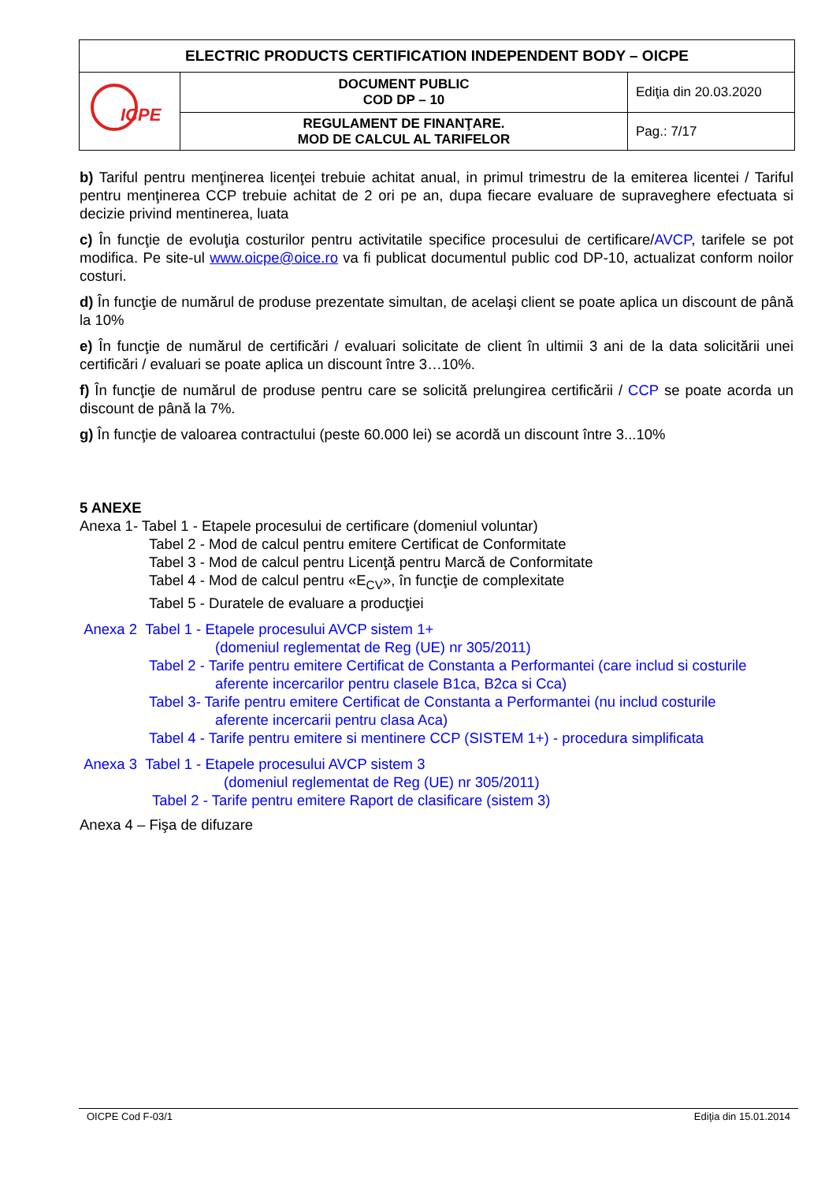| ELECTRIC PRODUCTS CERTIFICATION INDEPENDENT BODY – OICPE | | |
| ICPE | DOCUMENT PUBLIC COD DP – 10 | Ediţia din 20.03.2020 |
| | REGULAMENT DE FINANŢARE. MOD DE CALCUL AL TARIFELOR | Pag.: 7/17 |
b) Tariful pentru menţinerea licenţei trebuie achitat anual, in primul trimestru de la emiterea licentei / Tariful pentru menţinerea CCP trebuie achitat de 2 ori pe an, dupa fiecare evaluare de supraveghere efectuata si decizie privind mentinerea, luata
c) În funcţie de evoluţia costurilor pentru activitatile specifice procesului de certificare/AVCP, tarifele se pot modifica. Pe site-ul www.oicpe@oice.ro va fi publicat documentul public cod DP-10, actualizat conform noilor costuri.
d) În funcţie de numărul de produse prezentate simultan, de acelaşi client se poate aplica un discount de până la 10%
e) În funcţie de numărul de certificări / evaluari solicitate de client în ultimii 3 ani de la data solicitării unei certificări / evaluari se poate aplica un discount între 3…10%.
f) În funcţie de numărul de produse pentru care se solicită prelungirea certificării / CCP se poate acorda un discount de până la 7%.
g) În funcţie de valoarea contractului (peste 60.000 lei) se acordă un discount între 3...10%
5 ANEXE
Anexa 1- Tabel 1 - Etapele procesului de certificare (domeniul voluntar)
Tabel 2 - Mod de calcul pentru emitere Certificat de Conformitate
Tabel 3 - Mod de calcul pentru Licenţă pentru Marcă de Conformitate
Tabel 4 - Mod de calcul pentru «E<sub>CV</sub>», în funcţie de complexitate
Tabel 5 - Duratele de evaluare a producţiei
Anexa 2 Tabel 1 - Etapele procesului AVCP sistem 1+
(domeniul reglementat de Reg (UE) nr 305/2011)
Tabel 2 - Tarife pentru emitere Certificat de Constanta a Performantei (care includ si costurile
aferente incercarilor pentru clasele B1ca, B2ca si Cca)
Tabel 3- Tarife pentru emitere Certificat de Constanta a Performantei (nu includ costurile
aferente incercarii pentru clasa Aca)
Tabel 4 - Tarife pentru emitere si mentinere CCP (SISTEM 1+) - procedura simplificata
Anexa 3 Tabel 1 - Etapele procesului AVCP sistem 3
(domeniul reglementat de Reg (UE) nr 305/2011)
Tabel 2 - Tarife pentru emitere Raport de clasificare (sistem 3)
Anexa 4 – Fişa de difuzare
OICPE Cod F-03/1 Ediţia din 15.01.2014